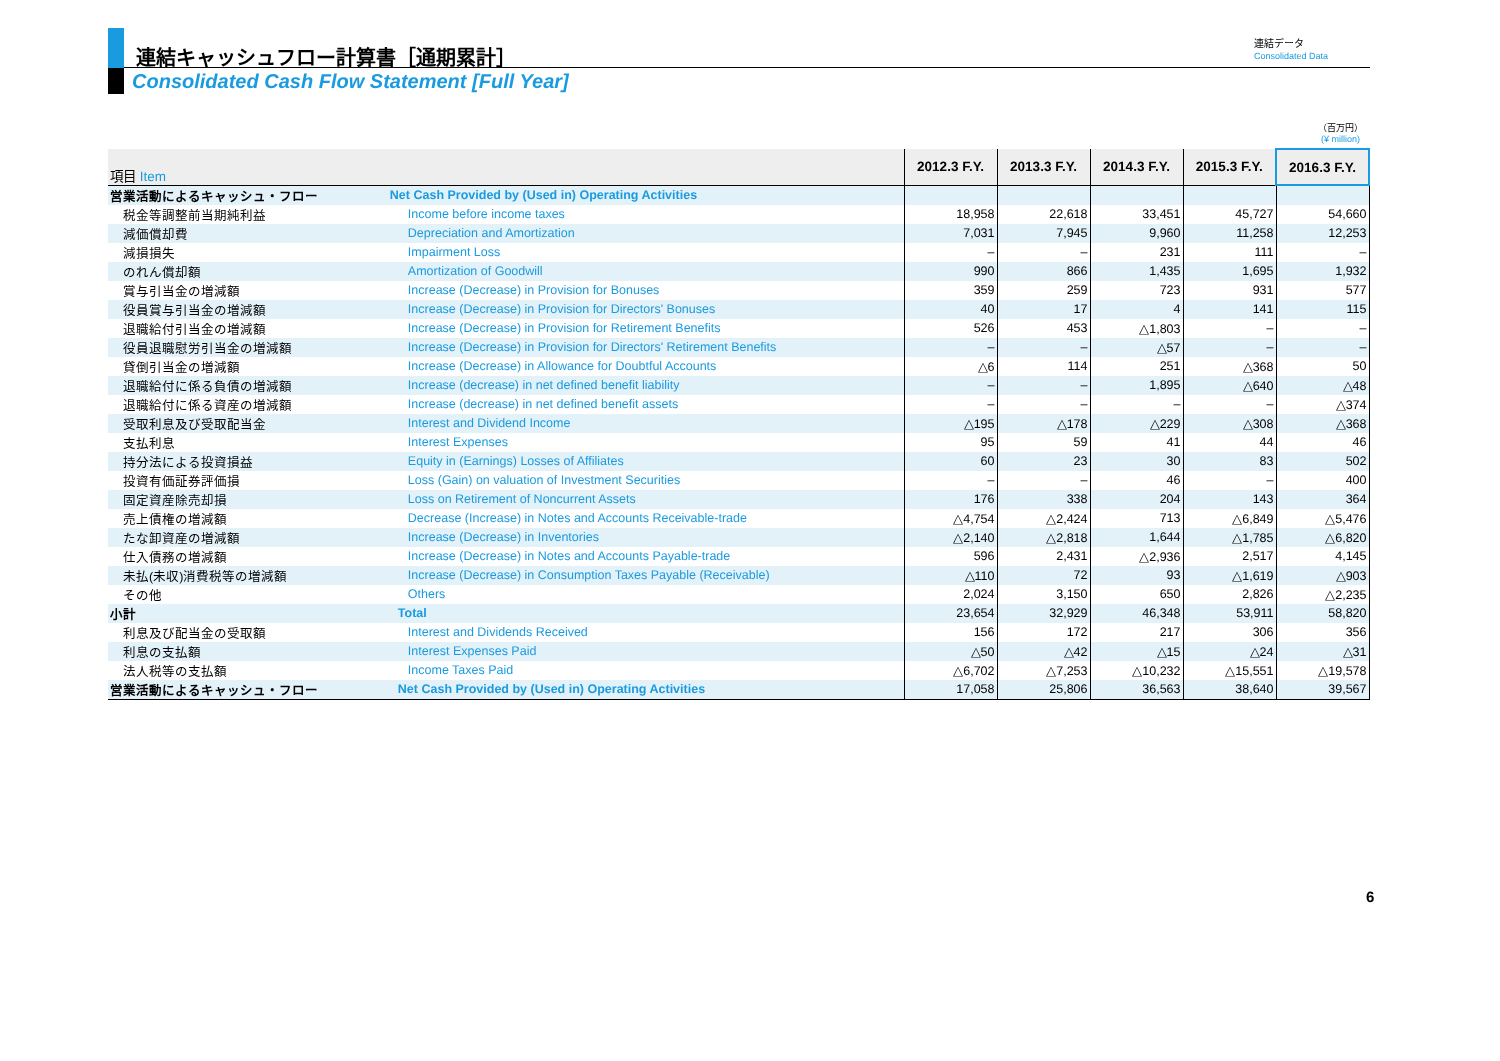連結キャッシュフロー計算書［通期累計］
Consolidated Cash Flow Statement [Full Year]
連結データ
Consolidated Data
（百万円）
(¥ million)
| 項目 Item | | 2012.3 F.Y. | 2013.3 F.Y. | 2014.3 F.Y. | 2015.3 F.Y. | 2016.3 F.Y. |
| --- | --- | --- | --- | --- | --- | --- |
| 営業活動によるキャッシュ・フロー | Net Cash Provided by (Used in) Operating Activities | | | | | |
| 税金等調整前当期純利益 | Income before income taxes | 18,958 | 22,618 | 33,451 | 45,727 | 54,660 |
| 減価償却費 | Depreciation and Amortization | 7,031 | 7,945 | 9,960 | 11,258 | 12,253 |
| 減損損失 | Impairment Loss | – | – | 231 | 111 | – |
| のれん償却額 | Amortization of Goodwill | 990 | 866 | 1,435 | 1,695 | 1,932 |
| 賞与引当金の増減額 | Increase (Decrease) in Provision for Bonuses | 359 | 259 | 723 | 931 | 577 |
| 役員賞与引当金の増減額 | Increase (Decrease) in Provision for Directors' Bonuses | 40 | 17 | 4 | 141 | 115 |
| 退職給付引当金の増減額 | Increase (Decrease) in Provision for Retirement Benefits | 526 | 453 | △1,803 | – | – |
| 役員退職慰労引当金の増減額 | Increase (Decrease) in Provision for Directors' Retirement Benefits | – | – | △57 | – | – |
| 貸倒引当金の増減額 | Increase (Decrease) in Allowance for Doubtful Accounts | △6 | 114 | 251 | △368 | 50 |
| 退職給付に係る負債の増減額 | Increase (decrease) in net defined benefit liability | – | – | 1,895 | △640 | △48 |
| 退職給付に係る資産の増減額 | Increase (decrease) in net defined benefit assets | – | – | – | – | △374 |
| 受取利息及び受取配当金 | Interest and Dividend Income | △195 | △178 | △229 | △308 | △368 |
| 支払利息 | Interest Expenses | 95 | 59 | 41 | 44 | 46 |
| 持分法による投資損益 | Equity in (Earnings) Losses of Affiliates | 60 | 23 | 30 | 83 | 502 |
| 投資有価証券評価損 | Loss (Gain) on valuation of Investment Securities | – | – | 46 | – | 400 |
| 固定資産除売却損 | Loss on Retirement of Noncurrent Assets | 176 | 338 | 204 | 143 | 364 |
| 売上債権の増減額 | Decrease (Increase) in Notes and Accounts Receivable-trade | △4,754 | △2,424 | 713 | △6,849 | △5,476 |
| たな卸資産の増減額 | Increase (Decrease) in Inventories | △2,140 | △2,818 | 1,644 | △1,785 | △6,820 |
| 仕入債務の増減額 | Increase (Decrease) in Notes and Accounts Payable-trade | 596 | 2,431 | △2,936 | 2,517 | 4,145 |
| 未払(未収)消費税等の増減額 | Increase (Decrease) in Consumption Taxes Payable (Receivable) | △110 | 72 | 93 | △1,619 | △903 |
| その他 | Others | 2,024 | 3,150 | 650 | 2,826 | △2,235 |
| 小計 | Total | 23,654 | 32,929 | 46,348 | 53,911 | 58,820 |
| 利息及び配当金の受取額 | Interest and Dividends Received | 156 | 172 | 217 | 306 | 356 |
| 利息の支払額 | Interest Expenses Paid | △50 | △42 | △15 | △24 | △31 |
| 法人税等の支払額 | Income Taxes Paid | △6,702 | △7,253 | △10,232 | △15,551 | △19,578 |
| 営業活動によるキャッシュ・フロー | Net Cash Provided by (Used in) Operating Activities | 17,058 | 25,806 | 36,563 | 38,640 | 39,567 |
6